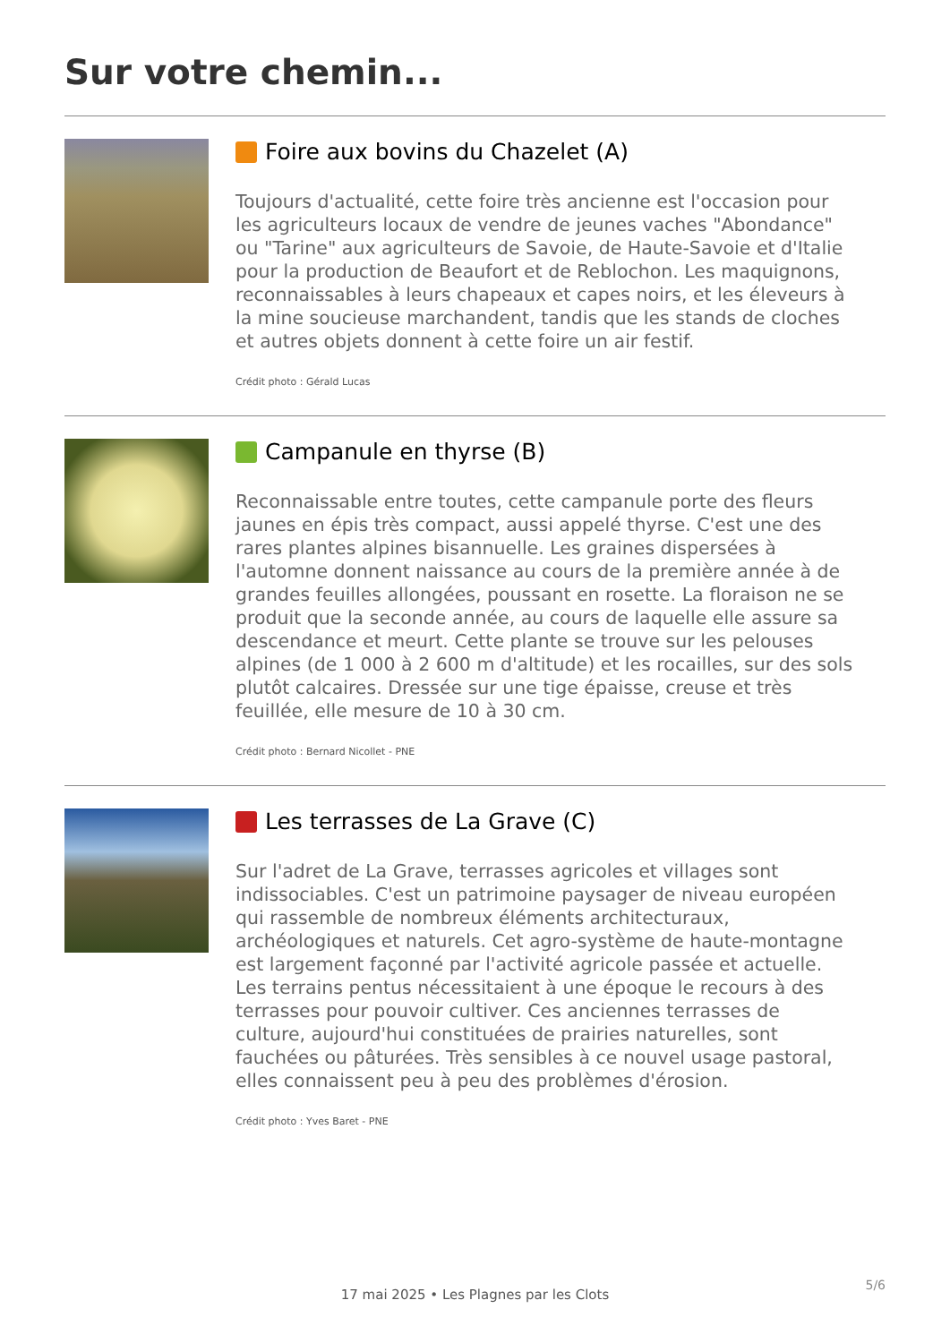Sur votre chemin...
Foire aux bovins du Chazelet (A)
Toujours d'actualité, cette foire très ancienne est l'occasion pour les agriculteurs locaux de vendre de jeunes vaches "Abondance" ou "Tarine" aux agriculteurs de Savoie, de Haute-Savoie et d'Italie pour la production de Beaufort et de Reblochon. Les maquignons, reconnaissables à leurs chapeaux et capes noirs, et les éleveurs à la mine soucieuse marchandent, tandis que les stands de cloches et autres objets donnent à cette foire un air festif.
Crédit photo : Gérald Lucas
Campanule en thyrse (B)
Reconnaissable entre toutes, cette campanule porte des fleurs jaunes en épis très compact, aussi appelé thyrse. C'est une des rares plantes alpines bisannuelle. Les graines dispersées à l'automne donnent naissance au cours de la première année à de grandes feuilles allongées, poussant en rosette. La floraison ne se produit que la seconde année, au cours de laquelle elle assure sa descendance et meurt. Cette plante se trouve sur les pelouses alpines (de 1 000 à 2 600 m d'altitude) et les rocailles, sur des sols plutôt calcaires. Dressée sur une tige épaisse, creuse et très feuillée, elle mesure de 10 à 30 cm.
Crédit photo : Bernard Nicollet - PNE
Les terrasses de La Grave (C)
Sur l'adret de La Grave, terrasses agricoles et villages sont indissociables. C'est un patrimoine paysager de niveau européen qui rassemble de nombreux éléments architecturaux, archéologiques et naturels. Cet agro-système de haute-montagne est largement façonné par l'activité agricole passée et actuelle. Les terrains pentus nécessitaient à une époque le recours à des terrasses pour pouvoir cultiver. Ces anciennes terrasses de culture, aujourd'hui constituées de prairies naturelles, sont fauchées ou pâturées. Très sensibles à ce nouvel usage pastoral, elles connaissent peu à peu des problèmes d'érosion.
Crédit photo : Yves Baret - PNE
5/6
17 mai 2025 • Les Plagnes par les Clots